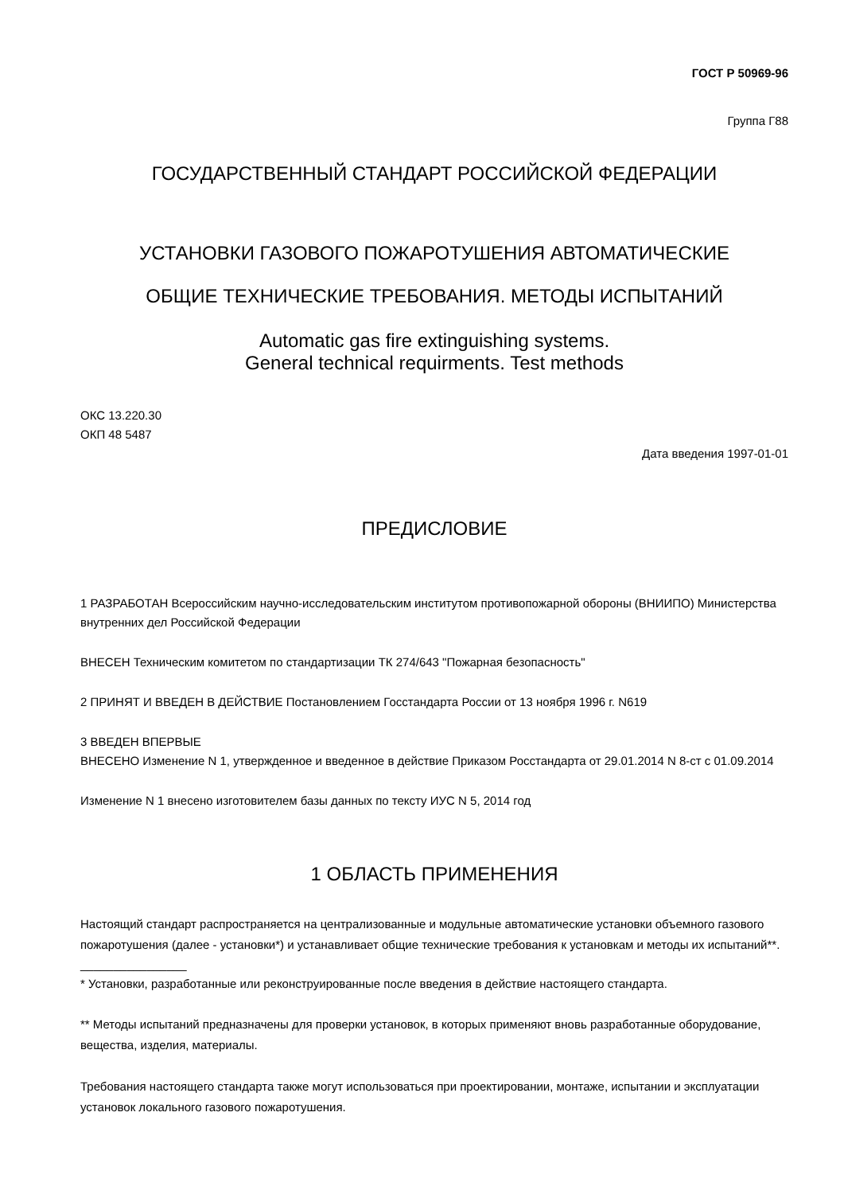ГОСТ Р 50969-96
Группа Г88
ГОСУДАРСТВЕННЫЙ СТАНДАРТ РОССИЙСКОЙ ФЕДЕРАЦИИ
УСТАНОВКИ ГАЗОВОГО ПОЖАРОТУШЕНИЯ АВТОМАТИЧЕСКИЕ
ОБЩИЕ ТЕХНИЧЕСКИЕ ТРЕБОВАНИЯ. МЕТОДЫ ИСПЫТАНИЙ
Automatic gas fire extinguishing systems.
General technical requirments. Test methods
ОКС 13.220.30
ОКП 48 5487
Дата введения 1997-01-01
ПРЕДИСЛОВИЕ
1 РАЗРАБОТАН Всероссийским научно-исследовательским институтом противопожарной обороны (ВНИИПО) Министерства внутренних дел Российской Федерации
ВНЕСЕН Техническим комитетом по стандартизации ТК 274/643 "Пожарная безопасность"
2 ПРИНЯТ И ВВЕДЕН В ДЕЙСТВИЕ Постановлением Госстандарта России от 13 ноября 1996 г. N619
3 ВВЕДЕН ВПЕРВЫЕ
ВНЕСЕНО Изменение N 1, утвержденное и введенное в действие Приказом Росстандарта от 29.01.2014 N 8-ст с 01.09.2014
Изменение N 1 внесено изготовителем базы данных по тексту ИУС N 5, 2014 год
1 ОБЛАСТЬ ПРИМЕНЕНИЯ
Настоящий стандарт распространяется на централизованные и модульные автоматические установки объемного газового пожаротушения (далее - установки*) и устанавливает общие технические требования к установкам и методы их испытаний**.
________________
* Установки, разработанные или реконструированные после введения в действие настоящего стандарта.
** Методы испытаний предназначены для проверки установок, в которых применяют вновь разработанные оборудование, вещества, изделия, материалы.
Требования настоящего стандарта также могут использоваться при проектировании, монтаже, испытании и эксплуатации установок локального газового пожаротушения.